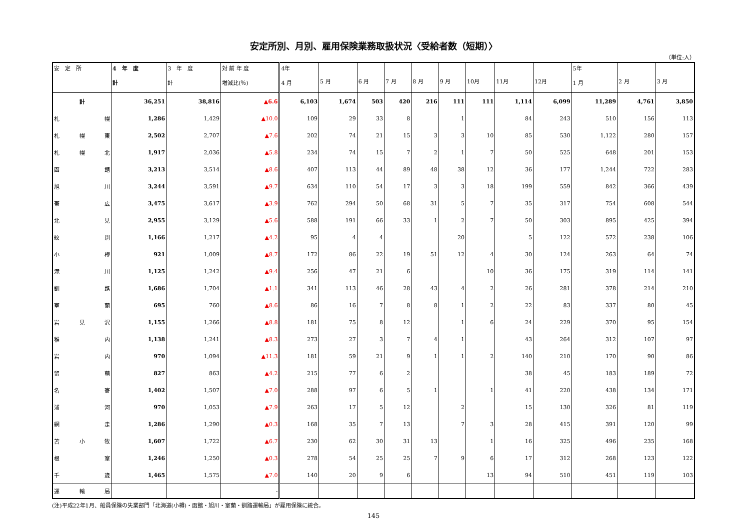安定所別、月別、雇用保険業務取扱状況〈受給者数（短期）〉
（単位:人）
| 安 定 所 | 4 年 度 計 | 3 年 度 計 | 対 前 年 度 増減比(％) | 4年 4 月 | 5 月 | 6 月 | 7 月 | 8 月 | 9 月 | 10月 | 11月 | 12月 | 5年 1 月 | 2 月 | 3 月 |
| --- | --- | --- | --- | --- | --- | --- | --- | --- | --- | --- | --- | --- | --- | --- | --- |
| 計 | 36,251 | 38,816 | ▲6.6 | 6,103 | 1,674 | 503 | 420 | 216 | 111 | 111 | 1,114 | 6,099 | 11,289 | 4,761 | 3,850 |
| 札 幌 | 1,286 | 1,429 | ▲10.0 | 109 | 29 | 33 | 8 | | 1 | | 84 | 243 | 510 | 156 | 113 |
| 札幌東 | 2,502 | 2,707 | ▲7.6 | 202 | 74 | 21 | 15 | 3 | 3 | 10 | 85 | 530 | 1,122 | 280 | 157 |
| 札幌北 | 1,917 | 2,036 | ▲5.8 | 234 | 74 | 15 | 7 | 2 | 1 | 7 | 50 | 525 | 648 | 201 | 153 |
| 函 館 | 3,213 | 3,514 | ▲8.6 | 407 | 113 | 44 | 89 | 48 | 38 | 12 | 36 | 177 | 1,244 | 722 | 283 |
| 旭 川 | 3,244 | 3,591 | ▲9.7 | 634 | 110 | 54 | 17 | 3 | 3 | 18 | 199 | 559 | 842 | 366 | 439 |
| 帯 広 | 3,475 | 3,617 | ▲3.9 | 762 | 294 | 50 | 68 | 31 | 5 | 7 | 35 | 317 | 754 | 608 | 544 |
| 北 見 | 2,955 | 3,129 | ▲5.6 | 588 | 191 | 66 | 33 | 1 | 2 | 7 | 50 | 303 | 895 | 425 | 394 |
| 紋 別 | 1,166 | 1,217 | ▲4.2 | 95 | 4 | 4 | | | 20 | | 5 | 122 | 572 | 238 | 106 |
| 小 樽 | 921 | 1,009 | ▲8.7 | 172 | 86 | 22 | 19 | 51 | 12 | 4 | 30 | 124 | 263 | 64 | 74 |
| 滝 川 | 1,125 | 1,242 | ▲9.4 | 256 | 47 | 21 | 6 | | | 10 | 36 | 175 | 319 | 114 | 141 |
| 釧 路 | 1,686 | 1,704 | ▲1.1 | 341 | 113 | 46 | 28 | 43 | 4 | 2 | 26 | 281 | 378 | 214 | 210 |
| 室 蘭 | 695 | 760 | ▲8.6 | 86 | 16 | 7 | 8 | 8 | 1 | 2 | 22 | 83 | 337 | 80 | 45 |
| 岩見沢 | 1,155 | 1,266 | ▲8.8 | 181 | 75 | 8 | 12 | | 1 | 6 | 24 | 229 | 370 | 95 | 154 |
| 稚 内 | 1,138 | 1,241 | ▲8.3 | 273 | 27 | 3 | 7 | 4 | 1 | | 43 | 264 | 312 | 107 | 97 |
| 岩 内 | 970 | 1,094 | ▲11.3 | 181 | 59 | 21 | 9 | 1 | 1 | 2 | 140 | 210 | 170 | 90 | 86 |
| 留 萌 | 827 | 863 | ▲4.2 | 215 | 77 | 6 | 2 | | | | 38 | 45 | 183 | 189 | 72 |
| 名 寄 | 1,402 | 1,507 | ▲7.0 | 288 | 97 | 6 | 5 | 1 | | 1 | 41 | 220 | 438 | 134 | 171 |
| 浦 河 | 970 | 1,053 | ▲7.9 | 263 | 17 | 5 | 12 | | 2 | | 15 | 130 | 326 | 81 | 119 |
| 網 走 | 1,286 | 1,290 | ▲0.3 | 168 | 35 | 7 | 13 | | 7 | 3 | 28 | 415 | 391 | 120 | 99 |
| 苫小牧 | 1,607 | 1,722 | ▲6.7 | 230 | 62 | 30 | 31 | 13 | | 1 | 16 | 325 | 496 | 235 | 168 |
| 根 室 | 1,246 | 1,250 | ▲0.3 | 278 | 54 | 25 | 25 | 7 | 9 | 6 | 17 | 312 | 268 | 123 | 122 |
| 千 歳 | 1,465 | 1,575 | ▲7.0 | 140 | 20 | 9 | 6 | | | 13 | 94 | 510 | 451 | 119 | 103 |
| 運輸局 | | | - | | | | | | | | | | | | |
(注)平成22年1月、船員保険の失業部門「北海道(小樽)・函館・旭川・室蘭・釧路運輸局」が雇用保険に統合。
145